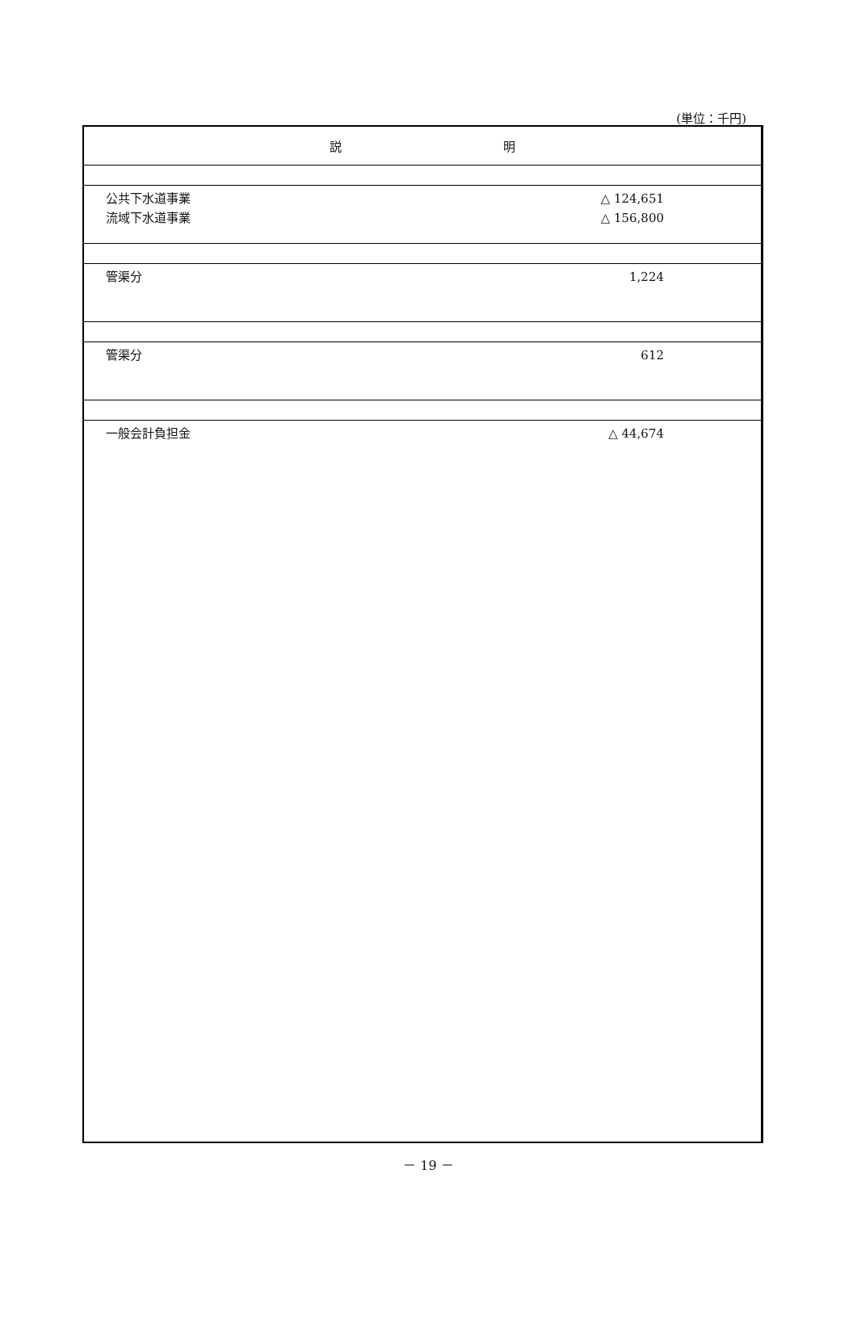(単位：千円)
| 説 明 | |
| --- | --- |
| 公共下水道事業 流域下水道事業 | △ 124,651 △ 156,800 |
| 管渠分 | 1,224 |
| 管渠分 | 612 |
| 一般会計負担金 | △ 44,674 |
－ 19 －